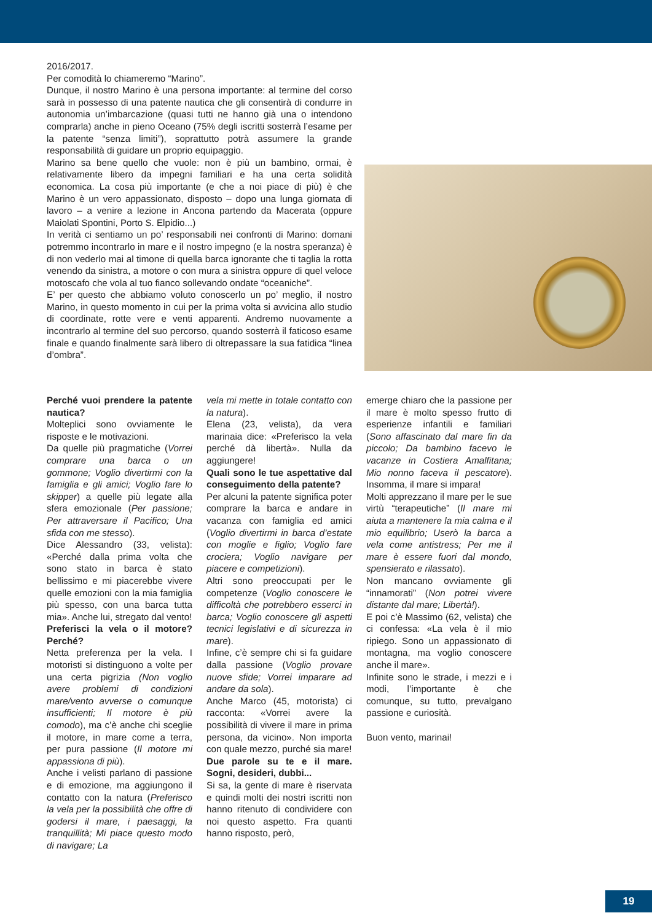2016/2017.
Per comodità lo chiameremo “Marino”.
Dunque, il nostro Marino è una persona importante: al termine del corso sarà in possesso di una patente nautica che gli consentirà di condurre in autonomia un’imbarcazione (quasi tutti ne hanno già una o intendono comprarla) anche in pieno Oceano (75% degli iscritti sosterrà l’esame per la patente “senza limiti”), soprattutto potrà assumere la grande responsabilità di guidare un proprio equipaggio.
Marino sa bene quello che vuole: non è più un bambino, ormai, è relativamente libero da impegni familiari e ha una certa solidità economica. La cosa più importante (e che a noi piace di più) è che Marino è un vero appassionato, disposto – dopo una lunga giornata di lavoro – a venire a lezione in Ancona partendo da Macerata (oppure Maiolati Spontini, Porto S. Elpidio...)
In verità ci sentiamo un po’ responsabili nei confronti di Marino: domani potremmo incontrarlo in mare e il nostro impegno (e la nostra speranza) è di non vederlo mai al timone di quella barca ignorante che ti taglia la rotta venendo da sinistra, a motore o con mura a sinistra oppure di quel veloce motoscafo che vola al tuo fianco sollevando ondate “oceaniche”.
E’ per questo che abbiamo voluto conoscerlo un po’ meglio, il nostro Marino, in questo momento in cui per la prima volta si avvicina allo studio di coordinate, rotte vere e venti apparenti. Andremo nuovamente a incontrarlo al termine del suo percorso, quando sosterrà il faticoso esame finale e quando finalmente sarà libero di oltrepassare la sua fatidica “linea d’ombra”.
Perché vuoi prendere la patente nautica?
Molteplici sono ovviamente le risposte e le motivazioni.
Da quelle più pragmatiche (Vorrei comprare una barca o un gommone; Voglio divertirmi con la famiglia e gli amici; Voglio fare lo skipper) a quelle più legate alla sfera emozionale (Per passione; Per attraversare il Pacifico; Una sfida con me stesso).
Dice Alessandro (33, velista): «Perché dalla prima volta che sono stato in barca è stato bellissimo e mi piacerebbe vivere quelle emozioni con la mia famiglia più spesso, con una barca tutta mia». Anche lui, stregato dal vento!
Preferisci la vela o il motore? Perché?
Netta preferenza per la vela. I motoristi si distinguono a volte per una certa pigrizia (Non voglio avere problemi di condizioni mare/vento avverse o comunque insufficienti; Il motore è più comodo), ma c’è anche chi sceglie il motore, in mare come a terra, per pura passione (Il motore mi appassiona di più).
Anche i velisti parlano di passione e di emozione, ma aggiungono il contatto con la natura (Preferisco la vela per la possibilità che offre di godersi il mare, i paesaggi, la tranquillità; Mi piace questo modo di navigare; La
vela mi mette in totale contatto con la natura).
Elena (23, velista), da vera marinaia dice: «Preferisco la vela perché dà libertà». Nulla da aggiungere!
Quali sono le tue aspettative dal conseguimento della patente?
Per alcuni la patente significa poter comprare la barca e andare in vacanza con famiglia ed amici (Voglio divertirmi in barca d’estate con moglie e figlio; Voglio fare crociera; Voglio navigare per piacere e competizioni).
Altri sono preoccupati per le competenze (Voglio conoscere le difficoltà che potrebbero esserci in barca; Voglio conoscere gli aspetti tecnici legislativi e di sicurezza in mare).
Infine, c’è sempre chi si fa guidare dalla passione (Voglio provare nuove sfide; Vorrei imparare ad andare da sola).
Anche Marco (45, motorista) ci racconta: «Vorrei avere la possibilità di vivere il mare in prima persona, da vicino». Non importa con quale mezzo, purché sia mare!
Due parole su te e il mare. Sogni, desideri, dubbi...
Si sa, la gente di mare è riservata e quindi molti dei nostri iscritti non hanno ritenuto di condividere con noi questo aspetto. Fra quanti hanno risposto, però,
emerge chiaro che la passione per il mare è molto spesso frutto di esperienze infantili e familiari (Sono affascinato dal mare fin da piccolo; Da bambino facevo le vacanze in Costiera Amalfitana; Mio nonno faceva il pescatore). Insomma, il mare si impara!
Molti apprezzano il mare per le sue virtù “terapeutiche” (Il mare mi aiuta a mantenere la mia calma e il mio equilibrio; Userò la barca a vela come antistress; Per me il mare è essere fuori dal mondo, spensierato e rilassato).
Non mancano ovviamente gli “innamorati” (Non potrei vivere distante dal mare; Libertà!).
E poi c’è Massimo (62, velista) che ci confessa: «La vela è il mio ripiego. Sono un appassionato di montagna, ma voglio conoscere anche il mare».
Infinite sono le strade, i mezzi e i modi, l’importante è che comunque, su tutto, prevalgano passione e curiosità.
Buon vento, marinai!
19